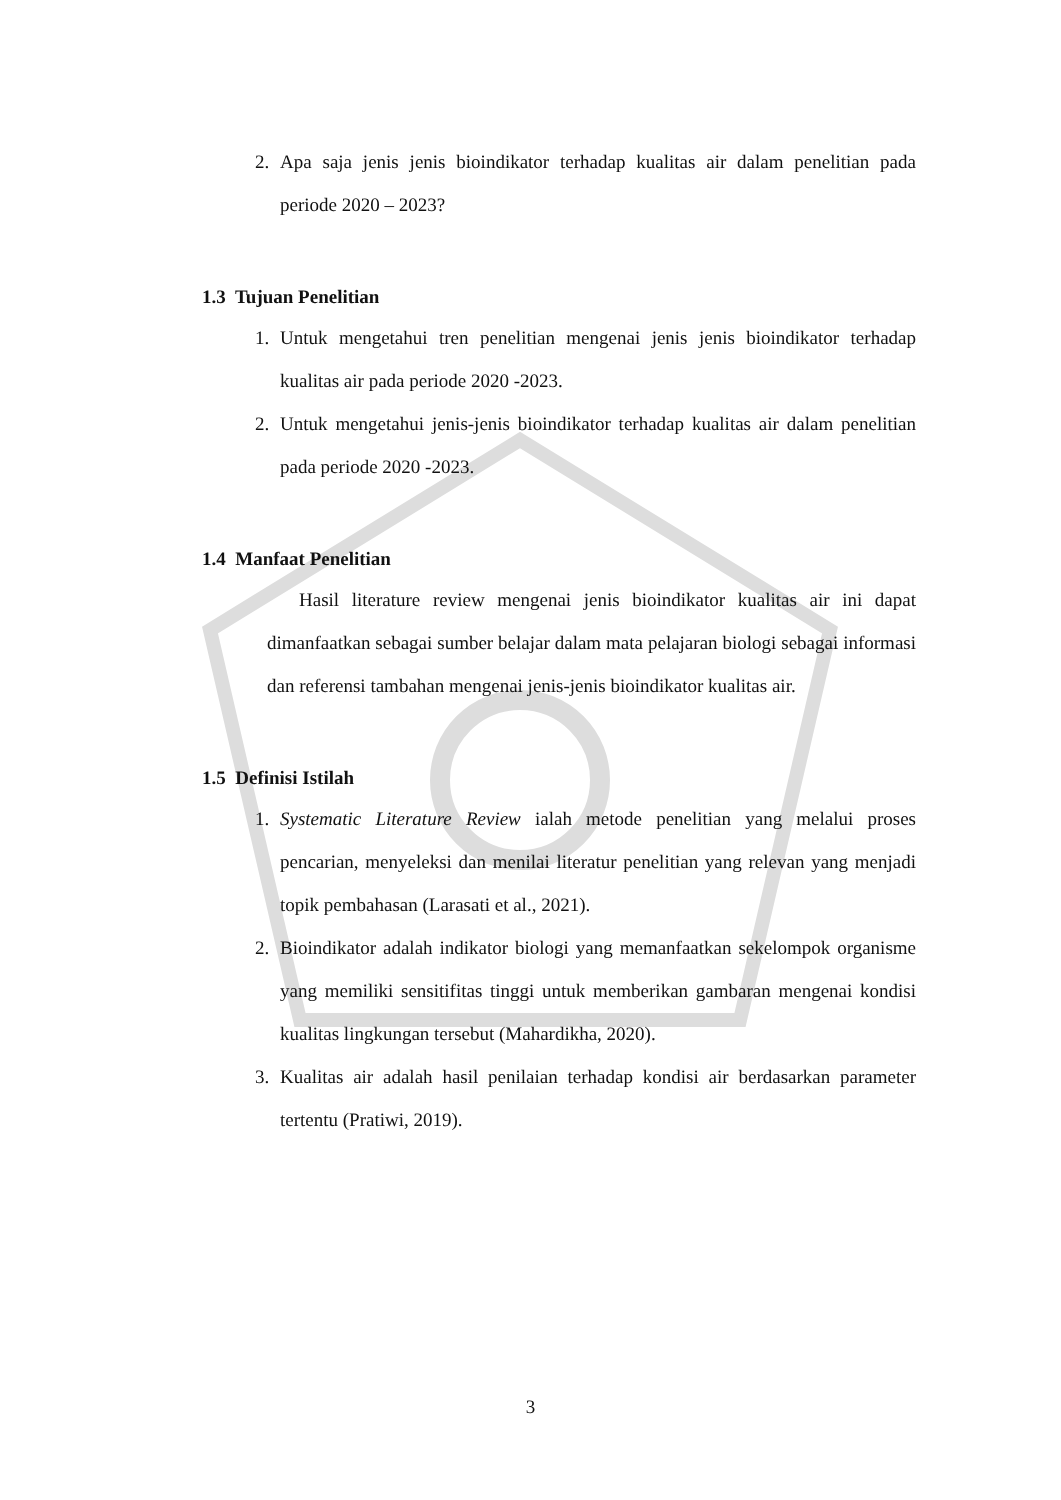2. Apa saja jenis jenis bioindikator terhadap kualitas air dalam penelitian pada periode 2020 – 2023?
1.3 Tujuan Penelitian
1. Untuk mengetahui tren penelitian mengenai jenis jenis bioindikator terhadap kualitas air pada periode 2020 -2023.
2. Untuk mengetahui jenis-jenis bioindikator terhadap kualitas air dalam penelitian pada periode 2020 -2023.
1.4 Manfaat Penelitian
Hasil literature review mengenai jenis bioindikator kualitas air ini dapat dimanfaatkan sebagai sumber belajar dalam mata pelajaran biologi sebagai informasi dan referensi tambahan mengenai jenis-jenis bioindikator kualitas air.
1.5 Definisi Istilah
1. Systematic Literature Review ialah metode penelitian yang melalui proses pencarian, menyeleksi dan menilai literatur penelitian yang relevan yang menjadi topik pembahasan (Larasati et al., 2021).
2. Bioindikator adalah indikator biologi yang memanfaatkan sekelompok organisme yang memiliki sensitifitas tinggi untuk memberikan gambaran mengenai kondisi kualitas lingkungan tersebut (Mahardikha, 2020).
3. Kualitas air adalah hasil penilaian terhadap kondisi air berdasarkan parameter tertentu (Pratiwi, 2019).
3